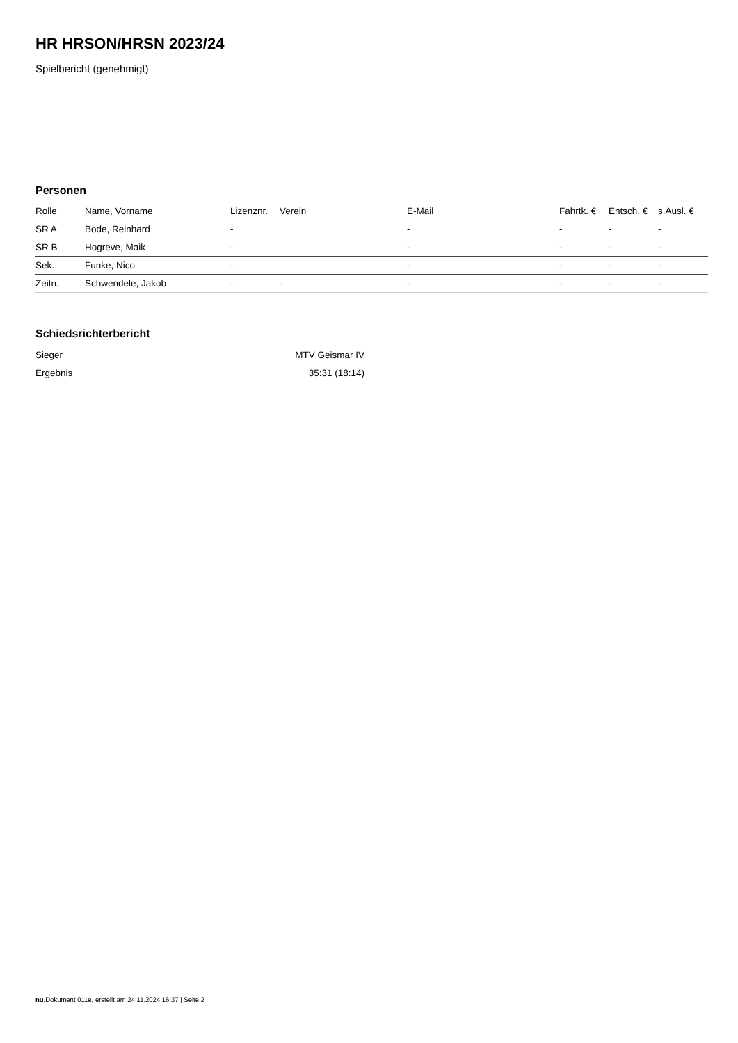HR HRSON/HRSN 2023/24
Spielbericht (genehmigt)
Personen
| Rolle | Name, Vorname | Lizenznr. | Verein | E-Mail | Fahrtk. € | Entsch. € | s.Ausl. € |
| --- | --- | --- | --- | --- | --- | --- | --- |
| SR A | Bode, Reinhard | - | | - | - | - | - |
| SR B | Hogreve, Maik | - | | - | - | - | - |
| Sek. | Funke, Nico | - | | - | - | - | - |
| Zeitn. | Schwendele, Jakob | - | - | - | - | - | - |
Schiedsrichterbericht
| Sieger | MTV Geismar IV |
| Ergebnis | 35:31 (18:14) |
nu.Dokument 011e, erstellt am 24.11.2024 16:37 | Seite 2